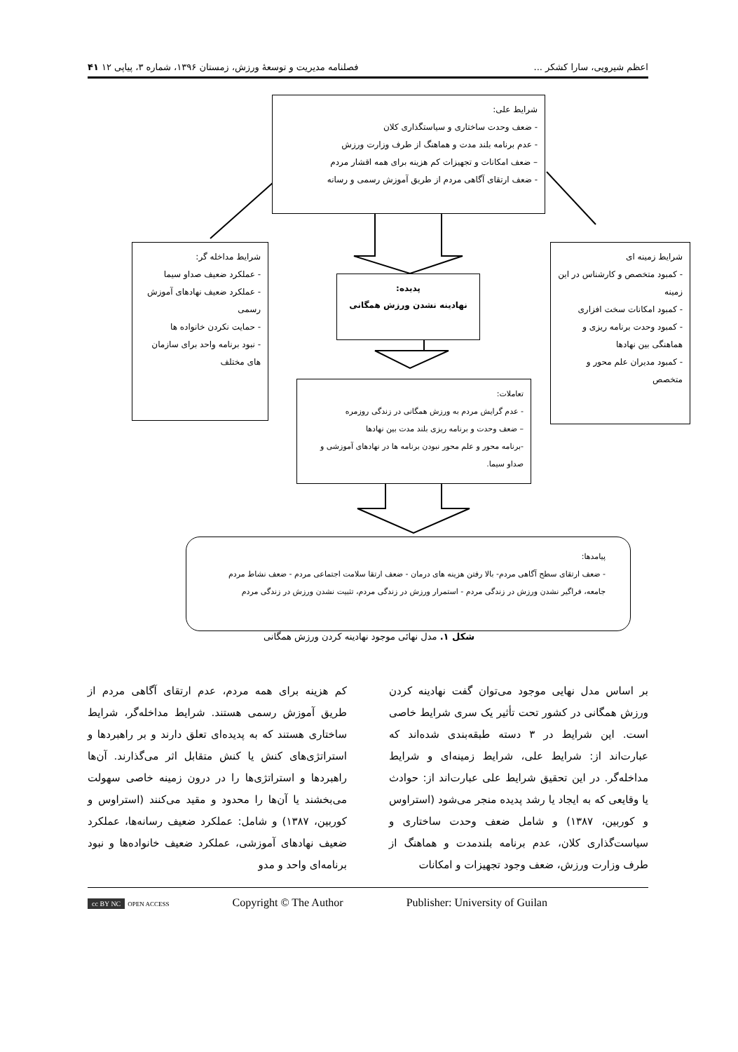اعظم شیرویی، سارا کشکر ... فصلنامه مدیریت و توسعهٔ ورزش، زمستان ۱۳۹۶، شماره ۳، پیاپی ۱۲ ۴۱
شرایط علی:
- ضعف وحدت ساختاری و سیاستگذاری کلان
- عدم برنامه بلند مدت و هماهنگ از طرف وزارت ورزش
– ضعف امکانات و تجهیزات کم هزینه برای همه اقشار مردم
- ضعف ارتقای آگاهی مردم از طریق آموزش رسمی و رسانه
شرایط مداخله گر:
- عملکرد ضعیف صداو سیما
- عملکرد ضعیف نهادهای آموزش رسمی
- حمایت نکردن خانواده ها
- نبود برنامه واحد برای سازمان های مختلف
پدیده:
نهادینه نشدن ورزش همگانی
شرایط زمینه ای
- کمبود متخصص و کارشناس در این زمینه
- کمبود امکانات سخت افزاری
- کمبود وحدت برنامه ریزی و هماهنگی بین نهادها
- کمبود مدیران علم محور و متخصص
تعاملات:
- عدم گرایش مردم به ورزش همگانی در زندگی روزمره
– ضعف وحدت و برنامه ریزی بلند مدت بین نهادها
-برنامه محور و علم محور نبودن برنامه ها در نهادهای آموزشی و صداو سیما.
پیامدها:
- ضعف ارتقای سطح آگاهی مردم- بالا رفتن هزینه های درمان - ضعف ارتقا سلامت اجتماعی مردم - ضعف نشاط مردم جامعه، فراگیر نشدن ورزش در زندگی مردم - استمرار ورزش در زندگی مردم، تثبیت نشدن ورزش در زندگی مردم
شکل ۱. مدل نهائی موجود نهادینه کردن ورزش همگانی
بر اساس مدل نهایی موجود می‌توان گفت نهادینه کردن ورزش همگانی در کشور تحت تأثیر یک سری شرایط خاصی است. این شرایط در ۳ دسته طبقه‌بندی شده‌اند که عبارت‌اند از: شرایط علی، شرایط زمینه‌ای و شرایط مداخله‌گر. در این تحقیق شرایط علی عبارت‌اند از: حوادث یا وقایعی که به ایجاد یا رشد پدیده منجر می‌شود (استراوس و کوربین، ۱۳۸۷) و شامل ضعف وحدت ساختاری و سیاست‌گذاری کلان، عدم برنامه بلندمدت و هماهنگ از طرف وزارت ورزش، ضعف وجود تجهیزات و امکانات
کم هزینه برای همه مردم، عدم ارتقای آگاهی مردم از طریق آموزش رسمی هستند. شرایط مداخله‌گر، شرایط ساختاری هستند که به پدیده‌ای تعلق دارند و بر راهبردها و استراتژی‌های کنش یا کنش متقابل اثر می‌گذارند. آن‌ها راهبردها و استراتژی‌ها را در درون زمینه خاصی سهولت می‌بخشند یا آن‌ها را محدود و مقید می‌کنند (استراوس و کوربین، ۱۳۸۷) و شامل: عملکرد ضعیف رسانه‌ها، عملکرد ضعیف نهادهای آموزشی، عملکرد ضعیف خانواده‌ها و نبود برنامه‌ای واحد و مدو
cc BY NC OPEN ACCESS Copyright © The Author Publisher: University of Guilan